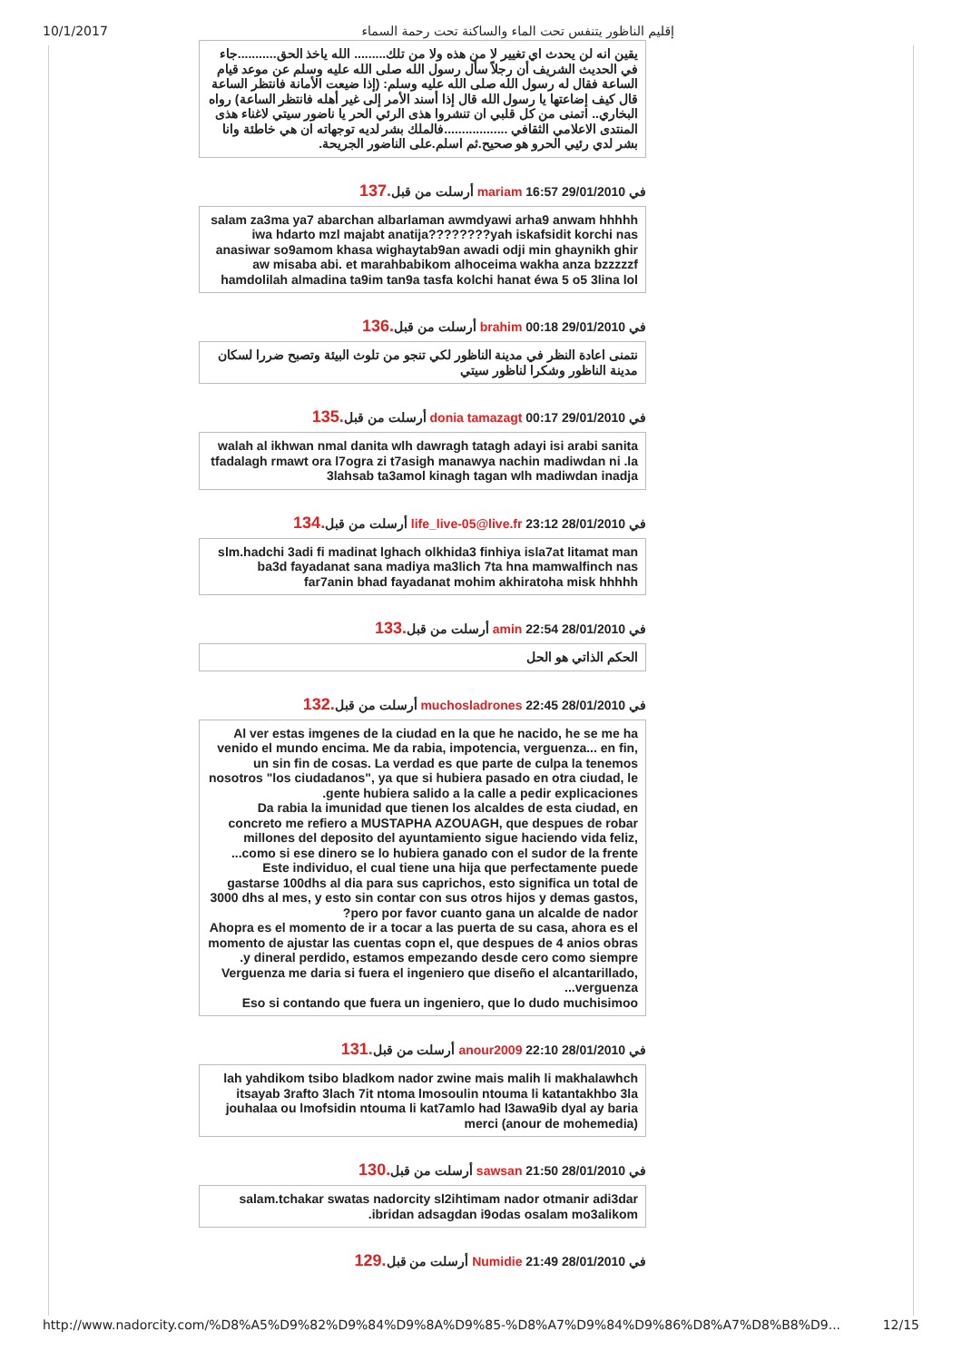10/1/2017 إقليم الناظور يتنفس تحت الماء والساكنة تحت رحمة السماء
يقين انه لن يحدث اي تغيير لا من هذه ولا من تلك......... الله ياخذ الحق...........جاء في الحديث الشريف أن رجلاً سأل رسول الله صلى الله عليه وسلم عن موعد قيام الساعة فقال له رسول الله صلى الله عليه وسلم: (إذا ضيعت الأمانة فانتظر الساعة قال كيف إضاعتها يا رسول الله قال إذا أسند الأمر إلى غير أهله فانتظر الساعة) رواه البخاري.. اتمنى من كل قلبي ان تنشروا هذى الرئي الحر يا ناضور سيتي لاغناء هذى المنتدى الاعلامي الثقافي ..................فالملك بشر لديه توجهاته ان هي خاطئة وانا بشر لدي رئيي الحرو هو صحيح.ثم اسلم.على الناضور الجريحة.
في 29/01/2010 16:57 mariam أرسلت من قبل.137
salam za3ma ya7 abarchan albarlaman awmdyawi arha9 anwam hhhhh iwa hdarto mzl majabt anatija????????yah iskafsidit korchi nas anasiwar so9amom khasa wighaytab9an awadi odji min ghaynikh ghir aw misaba abi. et marahbabikom alhoceima wakha anza bzzzzzf hamdolilah almadina ta9im tan9a tasfa kolchi hanat éwa 5 o5 3lina lol
في 29/01/2010 00:18 brahim أرسلت من قبل.136
نتمنى اعادة النظر في مدينة الناظور لكي تنجو من تلوث البيئة وتصبح ضررا لسكان مدينة الناظور وشكرا لناظور سيتي
في 29/01/2010 00:17 donia tamazagt أرسلت من قبل.135
walah al ikhwan nmal danita wlh dawragh tatagh adayi isi arabi sanita tfadalagh rmawt ora l7ogra zi t7asigh manawya nachin madiwdan ni .la 3lahsab ta3amol kinagh tagan wlh madiwdan inadja
في 28/01/2010 23:12 life_live-05@live.fr أرسلت من قبل.134
slm.hadchi 3adi fi madinat lghach olkhida3 finhiya isla7at litamat man ba3d fayadanat sana madiya ma3lich 7ta hna mamwalfinch nas far7anin bhad fayadanat mohim akhiratoha misk hhhhh
في 28/01/2010 22:54 amin أرسلت من قبل.133
الحكم الذاتي هو الحل
في 28/01/2010 22:45 muchosladrones أرسلت من قبل.132
Al ver estas imgenes de la ciudad en la que he nacido, he se me ha venido el mundo encima. Me da rabia, impotencia, verguenza... en fin, un sin fin de cosas. La verdad es que parte de culpa la tenemos nosotros "los ciudadanos", ya que si hubiera pasado en otra ciudad, le gente hubiera salido a la calle a pedir explicaciones.
Da rabia la imunidad que tienen los alcaldes de esta ciudad, en concreto me refiero a MUSTAPHA AZOUAGH, que despues de robar millones del deposito del ayuntamiento sigue haciendo vida feliz, como si ese dinero se lo hubiera ganado con el sudor de la frente...
Este individuo, el cual tiene una hija que perfectamente puede gastarse 100dhs al dia para sus caprichos, esto significa un total de 3000 dhs al mes, y esto sin contar con sus otros hijos y demas gastos, pero por favor cuanto gana un alcalde de nador?
Ahopra es el momento de ir a tocar a las puerta de su casa, ahora es el momento de ajustar las cuentas copn el, que despues de 4 anios obras y dineral perdido, estamos empezando desde cero como siempre.
Verguenza me daria si fuera el ingeniero que diseño el alcantarillado, verguenza...
Eso si contando que fuera un ingeniero, que lo dudo muchisimoo
في 28/01/2010 22:10 anour2009 أرسلت من قبل.131
lah yahdikom tsibo bladkom nador zwine mais malih li makhalawhch itsayab 3rafto 3lach 7it ntoma lmosoulin ntouma li katantakhbo 3la jouhalaa ou lmofsidin ntouma li kat7amlo had l3awa9ib dyal ay baria merci (anour de mohemedia)
في 28/01/2010 21:50 sawsan أرسلت من قبل.130
salam.tchakar swatas nadorcity sl2ihtimam nador otmanir adi3dar ibridan adsagdan i9odas osalam mo3alikom.
في 28/01/2010 21:49 Numidie أرسلت من قبل.129
http://www.nadorcity.com/%D8%A5%D9%82%D9%84%D9%8A%D9%85-%D8%A7%D9%84%D9%86%D8%A7%D8%B8%D9... 12/15